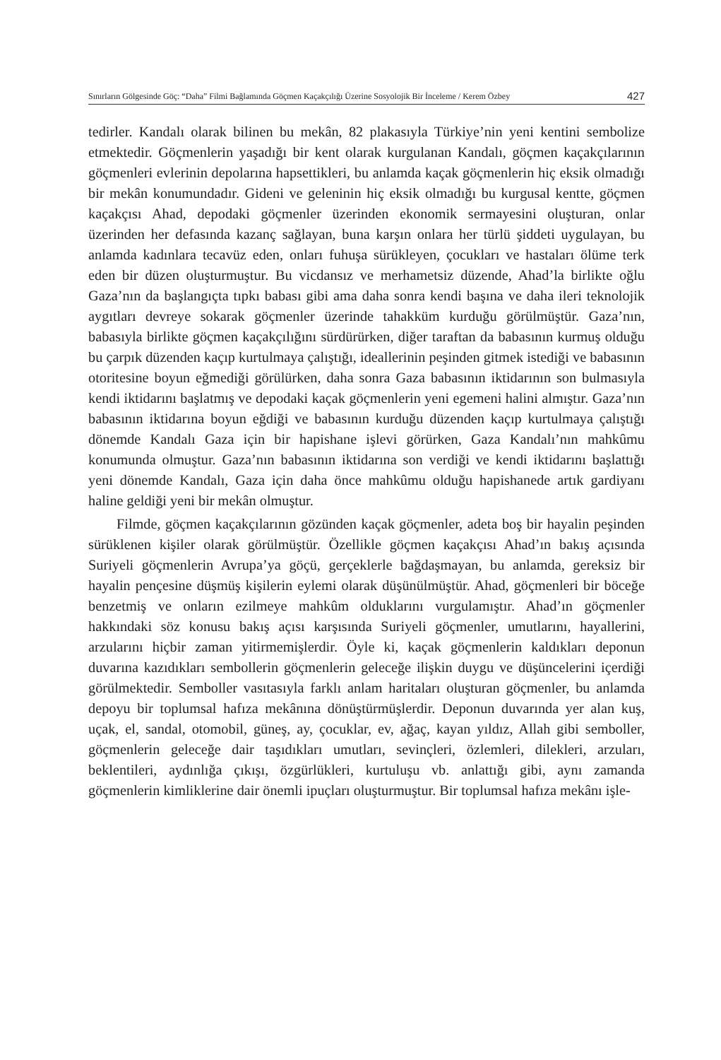Sınırların Gölgesinde Göç: “Daha” Filmi Bağlamında Göçmen Kaçakçılığı Üzerine Sosyolojik Bir İnceleme / Kerem Özbey 427
tedirler. Kandalı olarak bilinen bu mekân, 82 plakasıyla Türkiye’nin yeni kentini sembolize etmektedir. Göçmenlerin yaşadığı bir kent olarak kurgulanan Kandalı, göçmen kaçakçılarının göçmenleri evlerinin depolarına hapsettikleri, bu anlamda kaçak göçmenlerin hiç eksik olmadığı bir mekân konumundadır. Gideni ve geleninin hiç eksik olmadığı bu kurgusal kentte, göçmen kaçakçısı Ahad, depodaki göçmenler üzerinden ekonomik sermayesini oluşturan, onlar üzerinden her defasında kazanç sağlayan, buna karşın onlara her türlü şiddeti uygulayan, bu anlamda kadınlara tecavüz eden, onları fuhuşa sürükleyen, çocukları ve hastaları ölüme terk eden bir düzen oluşturmuştur. Bu vicdansız ve merhametsiz düzende, Ahad’la birlikte oğlu Gaza’nın da başlangıçta tıpkı babası gibi ama daha sonra kendi başına ve daha ileri teknolojik aygıtları devreye sokarak göçmenler üzerinde tahakküm kurduğu görülmüştür. Gaza’nın, babasıyla birlikte göçmen kaçakçılığını sürdürürken, diğer taraftan da babasının kurmuş olduğu bu çarpık düzenden kaçıp kurtulmaya çalıştığı, ideallerinin peşinden gitmek istediği ve babasının otoritesine boyun eğmediği görülürken, daha sonra Gaza babasının iktidarının son bulmasıyla kendi iktidarını başlatmış ve depodaki kaçak göçmenlerin yeni egemeni halini almıştır. Gaza’nın babasının iktidarına boyun eğdiği ve babasının kurduğu düzenden kaçıp kurtulmaya çalıştığı dönemde Kandalı Gaza için bir hapishane işlevi görürken, Gaza Kandalı’nın mahkûmu konumunda olmuştur. Gaza’nın babasının iktidarına son verdiği ve kendi iktidarını başlattığı yeni dönemde Kandalı, Gaza için daha önce mahkûmu olduğu hapishanede artık gardiyanı haline geldiği yeni bir mekân olmuştur.
Filmde, göçmen kaçakçılarının gözünden kaçak göçmenler, adeta boş bir hayalin peşinden sürüklenen kişiler olarak görülmüştür. Özellikle göçmen kaçakçısı Ahad’ın bakış açısında Suriyeli göçmenlerin Avrupa’ya göçü, gerçeklerle bağdaşmayan, bu anlamda, gereksiz bir hayalin pençesine düşmüş kişilerin eylemi olarak düşünülmüştür. Ahad, göçmenleri bir böceğe benzetmiş ve onların ezilmeye mahkûm olduklarını vurgulamıştır. Ahad’ın göçmenler hakkındaki söz konusu bakış açısı karşısında Suriyeli göçmenler, umutlarını, hayallerini, arzularını hiçbir zaman yitirmemişlerdir. Öyle ki, kaçak göçmenlerin kaldıkları deponun duvarına kazıdıkları sembollerin göçmenlerin geleceğe ilişkin duygu ve düşüncelerini içerdiği görülmektedir. Semboller vasıtasıyla farklı anlam haritaları oluşturan göçmenler, bu anlamda depoyu bir toplumsal hafıza mekânına dönüştürmüşlerdir. Deponun duvarında yer alan kuş, uçak, el, sandal, otomobil, güneş, ay, çocuklar, ev, ağaç, kayan yıldız, Allah gibi semboller, göçmenlerin geleceğe dair taşıdıkları umutları, sevinçleri, özlemleri, dilekleri, arzuları, beklentileri, aydınlığa çıkışı, özgürlükleri, kurtuluşu vb. anlattığı gibi, aynı zamanda göçmenlerin kimliklerine dair önemli ipuçları oluşturmuştur. Bir toplumsal hafıza mekânı işle-